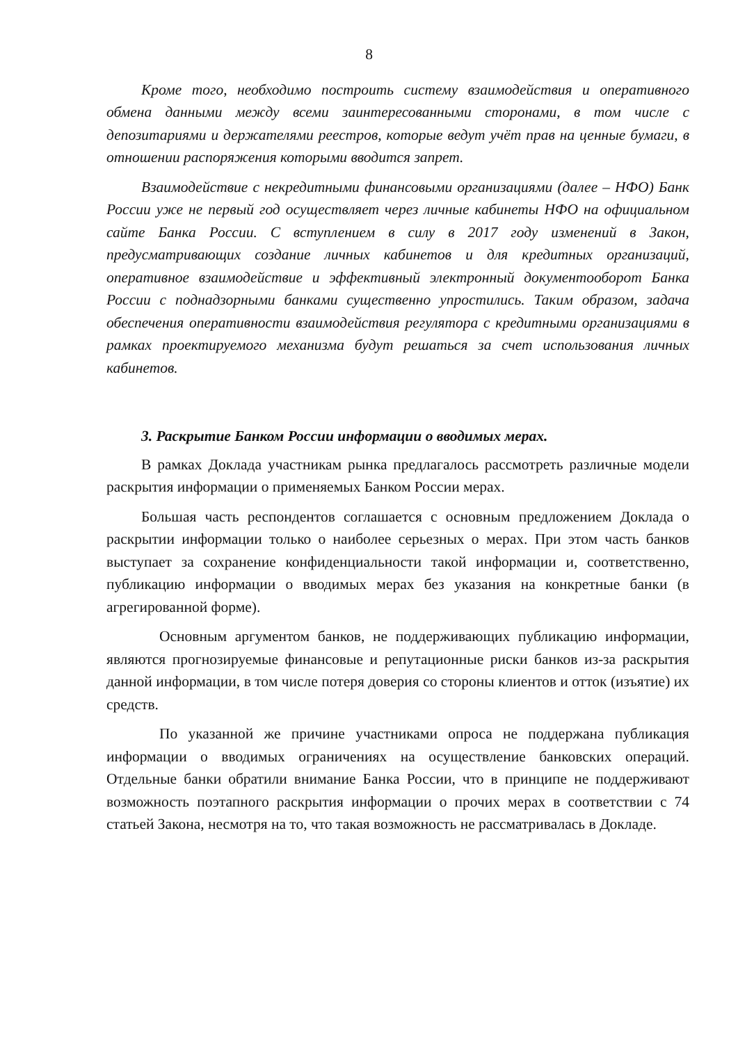8
Кроме того, необходимо построить систему взаимодействия и оперативного обмена данными между всеми заинтересованными сторонами, в том числе с депозитариями и держателями реестров, которые ведут учёт прав на ценные бумаги, в отношении распоряжения которыми вводится запрет.
Взаимодействие с некредитными финансовыми организациями (далее – НФО) Банк России уже не первый год осуществляет через личные кабинеты НФО на официальном сайте Банка России. С вступлением в силу в 2017 году изменений в Закон, предусматривающих создание личных кабинетов и для кредитных организаций, оперативное взаимодействие и эффективный электронный документооборот Банка России с поднадзорными банками существенно упростились. Таким образом, задача обеспечения оперативности взаимодействия регулятора с кредитными организациями в рамках проектируемого механизма будут решаться за счет использования личных кабинетов.
3. Раскрытие Банком России информации о вводимых мерах.
В рамках Доклада участникам рынка предлагалось рассмотреть различные модели раскрытия информации о применяемых Банком России мерах.
Большая часть респондентов соглашается с основным предложением Доклада о раскрытии информации только о наиболее серьезных о мерах. При этом часть банков выступает за сохранение конфиденциальности такой информации и, соответственно, публикацию информации о вводимых мерах без указания на конкретные банки (в агрегированной форме).
Основным аргументом банков, не поддерживающих публикацию информации, являются прогнозируемые финансовые и репутационные риски банков из-за раскрытия данной информации, в том числе потеря доверия со стороны клиентов и отток (изъятие) их средств.
По указанной же причине участниками опроса не поддержана публикация информации о вводимых ограничениях на осуществление банковских операций. Отдельные банки обратили внимание Банка России, что в принципе не поддерживают возможность поэтапного раскрытия информации о прочих мерах в соответствии с 74 статьей Закона, несмотря на то, что такая возможность не рассматривалась в Докладе.